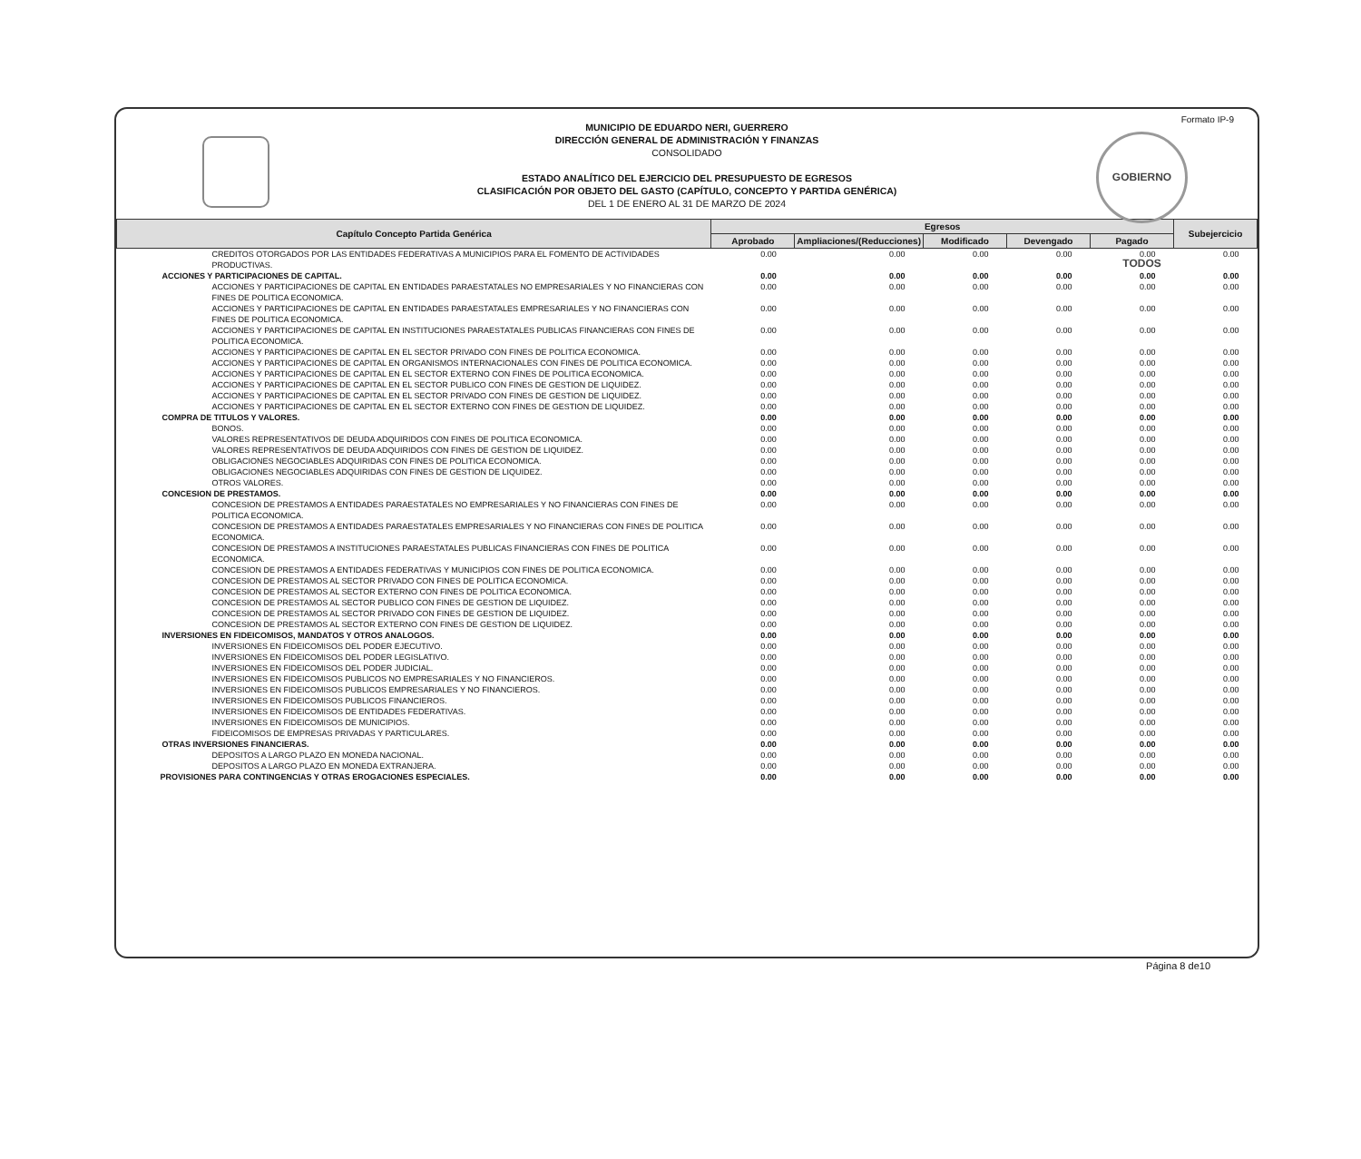Formato IP-9
GOBIERNO TODOS
MUNICIPIO DE EDUARDO NERI, GUERRERO
DIRECCIÓN GENERAL DE ADMINISTRACIÓN Y FINANZAS
CONSOLIDADO
ESTADO ANALÍTICO DEL EJERCICIO DEL PRESUPUESTO DE EGRESOS
CLASIFICACIÓN POR OBJETO DEL GASTO (CAPÍTULO, CONCEPTO Y PARTIDA GENÉRICA)
DEL 1 DE ENERO AL 31 DE MARZO DE 2024
| Capítulo Concepto Partida Genérica | Egresos | | | | | Subejercicio |
| --- | --- | --- | --- | --- | --- | --- |
| | Aprobado | Ampliaciones/(Reducciones) | Modificado | Devengado | Pagado | |
| CREDITOS OTORGADOS POR LAS ENTIDADES FEDERATIVAS A MUNICIPIOS PARA EL FOMENTO DE ACTIVIDADES PRODUCTIVAS. | 0.00 | 0.00 | 0.00 | 0.00 | 0.00 | 0.00 |
| ACCIONES Y PARTICIPACIONES DE CAPITAL. | 0.00 | 0.00 | 0.00 | 0.00 | 0.00 | 0.00 |
| ACCIONES Y PARTICIPACIONES DE CAPITAL EN ENTIDADES PARAESTATALES NO EMPRESARIALES Y NO FINANCIERAS CON FINES DE POLITICA ECONOMICA. | 0.00 | 0.00 | 0.00 | 0.00 | 0.00 | 0.00 |
| ACCIONES Y PARTICIPACIONES DE CAPITAL EN ENTIDADES PARAESTATALES EMPRESARIALES Y NO FINANCIERAS CON FINES DE POLITICA ECONOMICA. | 0.00 | 0.00 | 0.00 | 0.00 | 0.00 | 0.00 |
| ACCIONES Y PARTICIPACIONES DE CAPITAL EN INSTITUCIONES PARAESTATALES PUBLICAS FINANCIERAS CON FINES DE POLITICA ECONOMICA. | 0.00 | 0.00 | 0.00 | 0.00 | 0.00 | 0.00 |
| ACCIONES Y PARTICIPACIONES DE CAPITAL EN EL SECTOR PRIVADO CON FINES DE POLITICA ECONOMICA. | 0.00 | 0.00 | 0.00 | 0.00 | 0.00 | 0.00 |
| ACCIONES Y PARTICIPACIONES DE CAPITAL EN ORGANISMOS INTERNACIONALES CON FINES DE POLITICA ECONOMICA. | 0.00 | 0.00 | 0.00 | 0.00 | 0.00 | 0.00 |
| ACCIONES Y PARTICIPACIONES DE CAPITAL EN EL SECTOR EXTERNO CON FINES DE POLITICA ECONOMICA. | 0.00 | 0.00 | 0.00 | 0.00 | 0.00 | 0.00 |
| ACCIONES Y PARTICIPACIONES DE CAPITAL EN EL SECTOR PUBLICO CON FINES DE GESTION DE LIQUIDEZ. | 0.00 | 0.00 | 0.00 | 0.00 | 0.00 | 0.00 |
| ACCIONES Y PARTICIPACIONES DE CAPITAL EN EL SECTOR PRIVADO CON FINES DE GESTION DE LIQUIDEZ. | 0.00 | 0.00 | 0.00 | 0.00 | 0.00 | 0.00 |
| ACCIONES Y PARTICIPACIONES DE CAPITAL EN EL SECTOR EXTERNO CON FINES DE GESTION DE LIQUIDEZ. | 0.00 | 0.00 | 0.00 | 0.00 | 0.00 | 0.00 |
| COMPRA DE TITULOS Y VALORES. | 0.00 | 0.00 | 0.00 | 0.00 | 0.00 | 0.00 |
| BONOS. | 0.00 | 0.00 | 0.00 | 0.00 | 0.00 | 0.00 |
| VALORES REPRESENTATIVOS DE DEUDA ADQUIRIDOS CON FINES DE POLITICA ECONOMICA. | 0.00 | 0.00 | 0.00 | 0.00 | 0.00 | 0.00 |
| VALORES REPRESENTATIVOS DE DEUDA ADQUIRIDOS CON FINES DE GESTION DE LIQUIDEZ. | 0.00 | 0.00 | 0.00 | 0.00 | 0.00 | 0.00 |
| OBLIGACIONES NEGOCIABLES ADQUIRIDAS CON FINES DE POLITICA ECONOMICA. | 0.00 | 0.00 | 0.00 | 0.00 | 0.00 | 0.00 |
| OBLIGACIONES NEGOCIABLES ADQUIRIDAS CON FINES DE GESTION DE LIQUIDEZ. | 0.00 | 0.00 | 0.00 | 0.00 | 0.00 | 0.00 |
| OTROS VALORES. | 0.00 | 0.00 | 0.00 | 0.00 | 0.00 | 0.00 |
| CONCESION DE PRESTAMOS. | 0.00 | 0.00 | 0.00 | 0.00 | 0.00 | 0.00 |
| CONCESION DE PRESTAMOS A ENTIDADES PARAESTATALES NO EMPRESARIALES Y NO FINANCIERAS CON FINES DE POLITICA ECONOMICA. | 0.00 | 0.00 | 0.00 | 0.00 | 0.00 | 0.00 |
| CONCESION DE PRESTAMOS A ENTIDADES PARAESTATALES EMPRESARIALES Y NO FINANCIERAS CON FINES DE POLITICA ECONOMICA. | 0.00 | 0.00 | 0.00 | 0.00 | 0.00 | 0.00 |
| CONCESION DE PRESTAMOS A INSTITUCIONES PARAESTATALES PUBLICAS FINANCIERAS CON FINES DE POLITICA ECONOMICA. | 0.00 | 0.00 | 0.00 | 0.00 | 0.00 | 0.00 |
| CONCESION DE PRESTAMOS A ENTIDADES FEDERATIVAS Y MUNICIPIOS CON FINES DE POLITICA ECONOMICA. | 0.00 | 0.00 | 0.00 | 0.00 | 0.00 | 0.00 |
| CONCESION DE PRESTAMOS AL SECTOR PRIVADO CON FINES DE POLITICA ECONOMICA. | 0.00 | 0.00 | 0.00 | 0.00 | 0.00 | 0.00 |
| CONCESION DE PRESTAMOS AL SECTOR EXTERNO CON FINES DE POLITICA ECONOMICA. | 0.00 | 0.00 | 0.00 | 0.00 | 0.00 | 0.00 |
| CONCESION DE PRESTAMOS AL SECTOR PUBLICO CON FINES DE GESTION DE LIQUIDEZ. | 0.00 | 0.00 | 0.00 | 0.00 | 0.00 | 0.00 |
| CONCESION DE PRESTAMOS AL SECTOR PRIVADO CON FINES DE GESTION DE LIQUIDEZ. | 0.00 | 0.00 | 0.00 | 0.00 | 0.00 | 0.00 |
| CONCESION DE PRESTAMOS AL SECTOR EXTERNO CON FINES DE GESTION DE LIQUIDEZ. | 0.00 | 0.00 | 0.00 | 0.00 | 0.00 | 0.00 |
| INVERSIONES EN FIDEICOMISOS, MANDATOS Y OTROS ANALOGOS. | 0.00 | 0.00 | 0.00 | 0.00 | 0.00 | 0.00 |
| INVERSIONES EN FIDEICOMISOS DEL PODER EJECUTIVO. | 0.00 | 0.00 | 0.00 | 0.00 | 0.00 | 0.00 |
| INVERSIONES EN FIDEICOMISOS DEL PODER LEGISLATIVO. | 0.00 | 0.00 | 0.00 | 0.00 | 0.00 | 0.00 |
| INVERSIONES EN FIDEICOMISOS DEL PODER JUDICIAL. | 0.00 | 0.00 | 0.00 | 0.00 | 0.00 | 0.00 |
| INVERSIONES EN FIDEICOMISOS PUBLICOS NO EMPRESARIALES Y NO FINANCIEROS. | 0.00 | 0.00 | 0.00 | 0.00 | 0.00 | 0.00 |
| INVERSIONES EN FIDEICOMISOS PUBLICOS EMPRESARIALES Y NO FINANCIEROS. | 0.00 | 0.00 | 0.00 | 0.00 | 0.00 | 0.00 |
| INVERSIONES EN FIDEICOMISOS PUBLICOS FINANCIEROS. | 0.00 | 0.00 | 0.00 | 0.00 | 0.00 | 0.00 |
| INVERSIONES EN FIDEICOMISOS DE ENTIDADES FEDERATIVAS. | 0.00 | 0.00 | 0.00 | 0.00 | 0.00 | 0.00 |
| INVERSIONES EN FIDEICOMISOS DE MUNICIPIOS. | 0.00 | 0.00 | 0.00 | 0.00 | 0.00 | 0.00 |
| FIDEICOMISOS DE EMPRESAS PRIVADAS Y PARTICULARES. | 0.00 | 0.00 | 0.00 | 0.00 | 0.00 | 0.00 |
| OTRAS INVERSIONES FINANCIERAS. | 0.00 | 0.00 | 0.00 | 0.00 | 0.00 | 0.00 |
| DEPOSITOS A LARGO PLAZO EN MONEDA NACIONAL. | 0.00 | 0.00 | 0.00 | 0.00 | 0.00 | 0.00 |
| DEPOSITOS A LARGO PLAZO EN MONEDA EXTRANJERA. | 0.00 | 0.00 | 0.00 | 0.00 | 0.00 | 0.00 |
| PROVISIONES PARA CONTINGENCIAS Y OTRAS EROGACIONES ESPECIALES. | 0.00 | 0.00 | 0.00 | 0.00 | 0.00 | 0.00 |
Página 8 de10